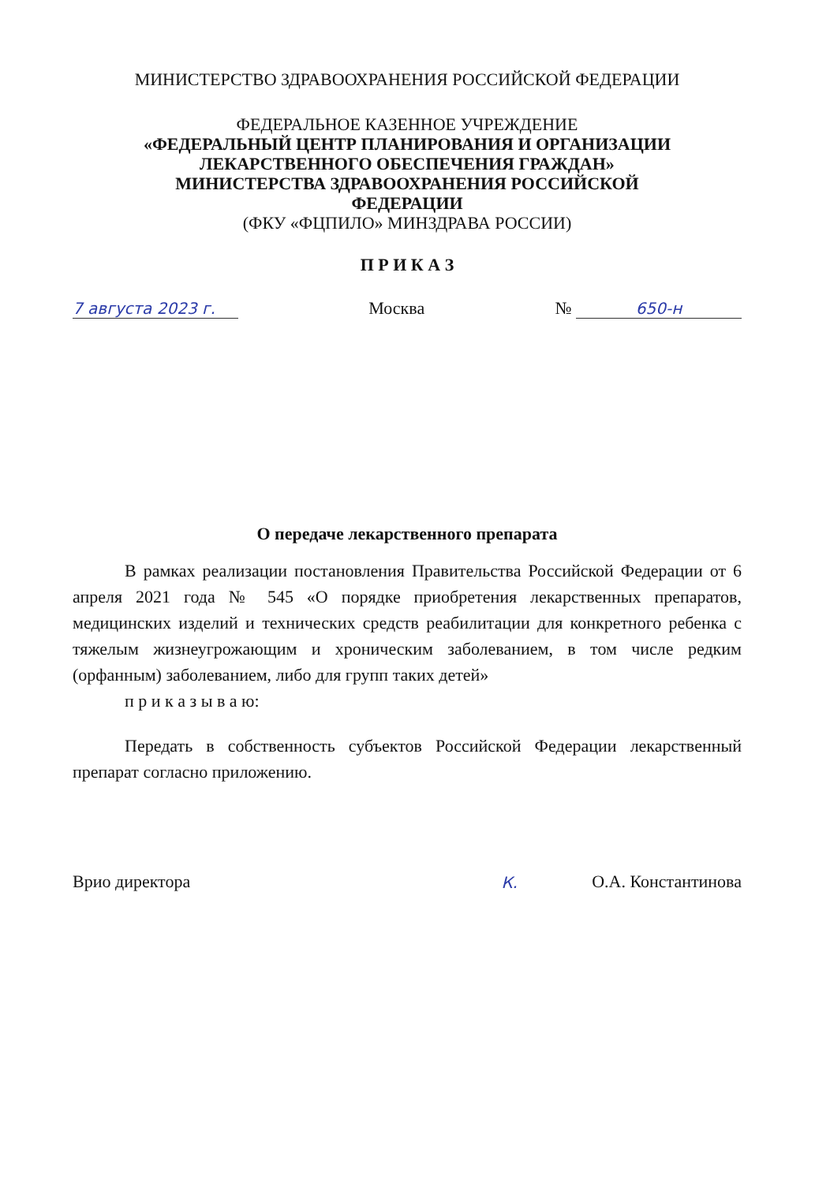МИНИСТЕРСТВО ЗДРАВООХРАНЕНИЯ РОССИЙСКОЙ ФЕДЕРАЦИИ
ФЕДЕРАЛЬНОЕ КАЗЕННОЕ УЧРЕЖДЕНИЕ
«ФЕДЕРАЛЬНЫЙ ЦЕНТР ПЛАНИРОВАНИЯ И ОРГАНИЗАЦИИ
ЛЕКАРСТВЕННОГО ОБЕСПЕЧЕНИЯ ГРАЖДАН»
МИНИСТЕРСТВА ЗДРАВООХРАНЕНИЯ РОССИЙСКОЙ
ФЕДЕРАЦИИ
(ФКУ «ФЦПИЛО» МИНЗДРАВА РОССИИ)
П Р И К А З
7 августа 2023 г. Москва № 650-н
О передаче лекарственного препарата
В рамках реализации постановления Правительства Российской Федерации от 6 апреля 2021 года № 545 «О порядке приобретения лекарственных препаратов, медицинских изделий и технических средств реабилитации для конкретного ребенка с тяжелым жизнеугрожающим и хроническим заболеванием, в том числе редким (орфанным) заболеванием, либо для групп таких детей»
п р и к а з ы в а ю:
Передать в собственность субъектов Российской Федерации лекарственный препарат согласно приложению.
Врио директора К. О.А. Константинова